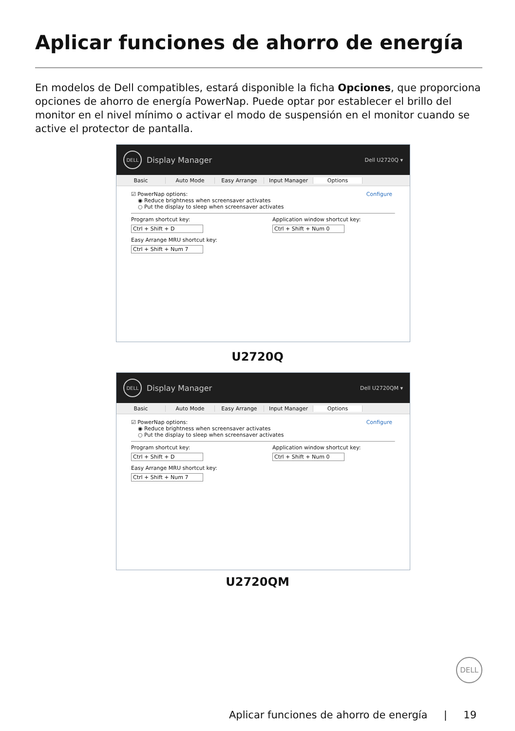Aplicar funciones de ahorro de energía
En modelos de Dell compatibles, estará disponible la ficha Opciones, que proporciona opciones de ahorro de energía PowerNap. Puede optar por establecer el brillo del monitor en el nivel mínimo o activar el modo de suspensión en el monitor cuando se active el protector de pantalla.
DELL
Display Manager Dell U2720Q ▾
Basic Auto Mode Easy Arrange Input Manager Options
Configure ☑ PowerNap options:
◉ Reduce brightness when screensaver activates
○ Put the display to sleep when screensaver activates
Program shortcut key:
Ctrl + Shift + D
Easy Arrange MRU shortcut key:
Ctrl + Shift + Num 7
Application window shortcut key:
Ctrl + Shift + Num 0
U2720Q
DELL
Display Manager Dell U2720QM ▾
Basic Auto Mode Easy Arrange Input Manager Options
Configure ☑ PowerNap options:
◉ Reduce brightness when screensaver activates
○ Put the display to sleep when screensaver activates
Program shortcut key:
Ctrl + Shift + D
Easy Arrange MRU shortcut key:
Ctrl + Shift + Num 7
Application window shortcut key:
Ctrl + Shift + Num 0
U2720QM
DELL
Aplicar funciones de ahorro de energía | 19